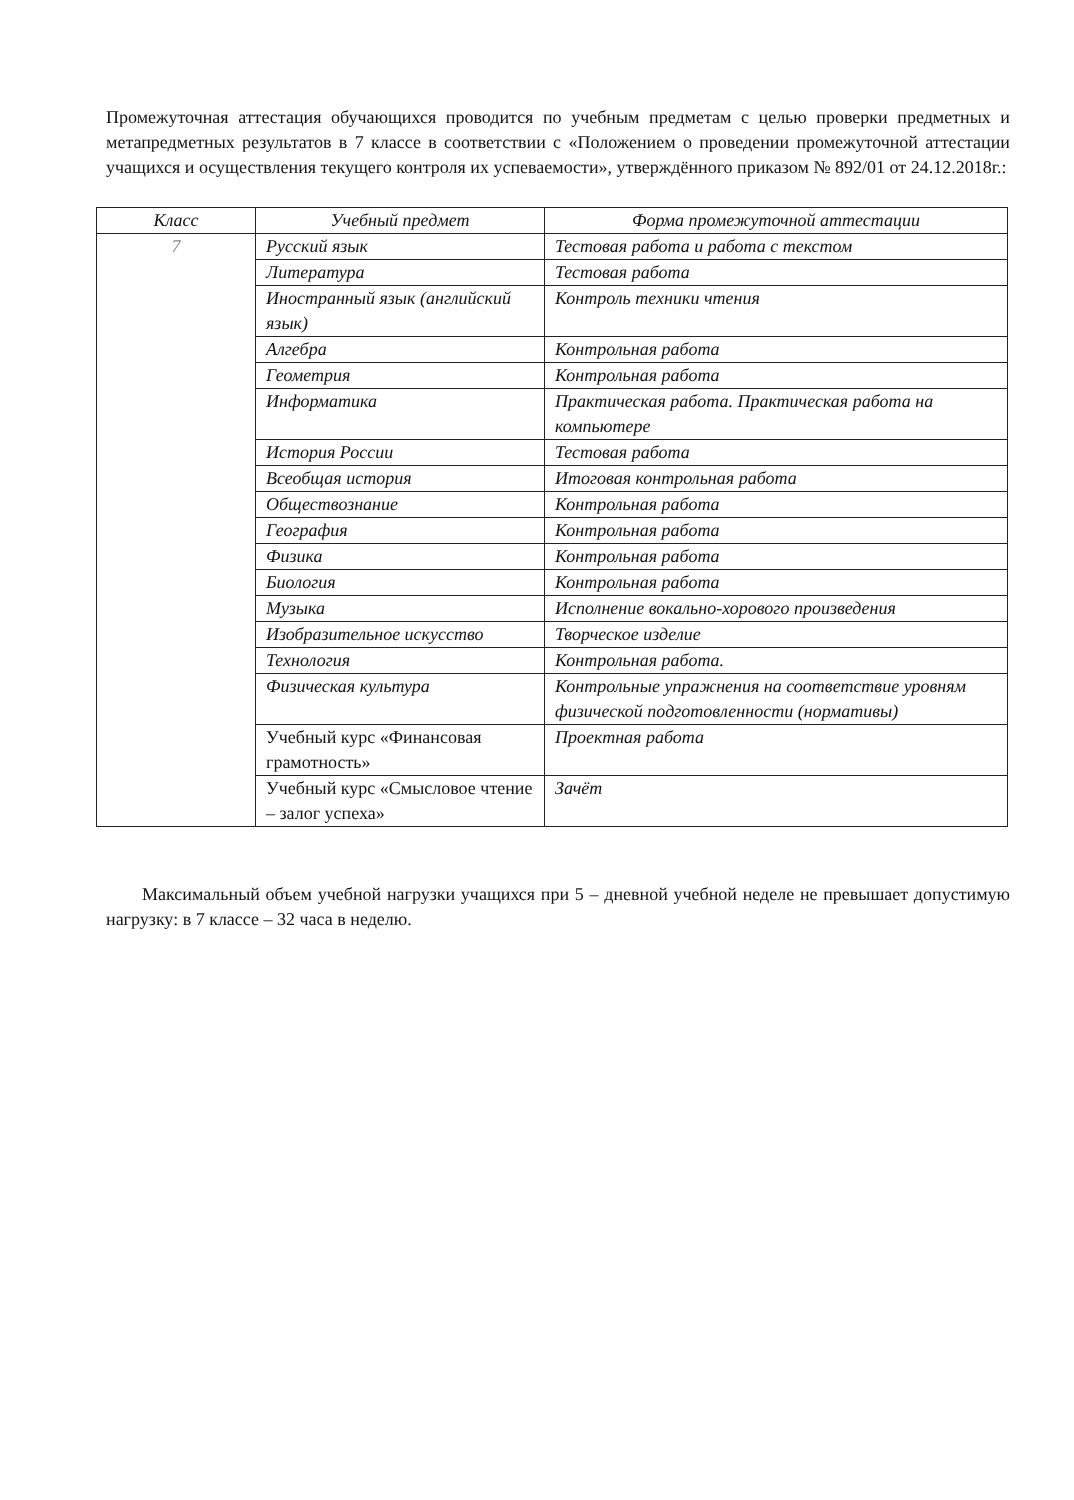Промежуточная аттестация обучающихся проводится по учебным предметам с целью проверки предметных и метапредметных результатов в 7 классе в соответствии с «Положением о проведении промежуточной аттестации учащихся и осуществления текущего контроля их успеваемости», утверждённого приказом № 892/01 от 24.12.2018г.:
| Класс | Учебный предмет | Форма промежуточной аттестации |
| --- | --- | --- |
| 7 | Русский язык | Тестовая работа и работа с текстом |
| | Литература | Тестовая работа |
| | Иностранный язык (английский язык) | Контроль техники чтения |
| | Алгебра | Контрольная работа |
| | Геометрия | Контрольная работа |
| | Информатика | Практическая работа. Практическая работа на компьютере |
| | История России | Тестовая работа |
| | Всеобщая история | Итоговая контрольная работа |
| | Обществознание | Контрольная работа |
| | География | Контрольная работа |
| | Физика | Контрольная работа |
| | Биология | Контрольная работа |
| | Музыка | Исполнение вокально-хорового произведения |
| | Изобразительное искусство | Творческое изделие |
| | Технология | Контрольная работа. |
| | Физическая культура | Контрольные упражнения на соответствие уровням физической подготовленности (нормативы) |
| | Учебный курс «Финансовая грамотность» | Проектная работа |
| | Учебный курс «Смысловое чтение – залог успеха» | Зачёт |
Максимальный объем учебной нагрузки учащихся при 5 – дневной учебной неделе не превышает допустимую нагрузку: в 7 классе – 32 часа в неделю.